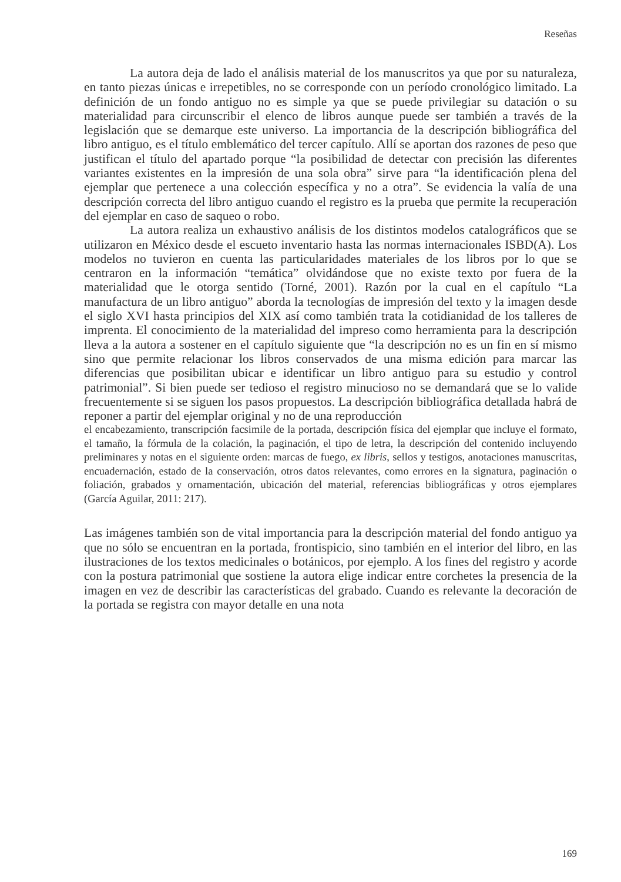Reseñas
La autora deja de lado el análisis material de los manuscritos ya que por su naturaleza, en tanto piezas únicas e irrepetibles, no se corresponde con un período cronológico limitado. La definición de un fondo antiguo no es simple ya que se puede privilegiar su datación o su materialidad para circunscribir el elenco de libros aunque puede ser también a través de la legislación que se demarque este universo. La importancia de la descripción bibliográfica del libro antiguo, es el título emblemático del tercer capítulo. Allí se aportan dos razones de peso que justifican el título del apartado porque “la posibilidad de detectar con precisión las diferentes variantes existentes en la impresión de una sola obra” sirve para “la identificación plena del ejemplar que pertenece a una colección específica y no a otra”. Se evidencia la valía de una descripción correcta del libro antiguo cuando el registro es la prueba que permite la recuperación del ejemplar en caso de saqueo o robo.
La autora realiza un exhaustivo análisis de los distintos modelos catalográficos que se utilizaron en México desde el escueto inventario hasta las normas internacionales ISBD(A). Los modelos no tuvieron en cuenta las particularidades materiales de los libros por lo que se centraron en la información “temática” olvidándose que no existe texto por fuera de la materialidad que le otorga sentido (Torné, 2001). Razón por la cual en el capítulo “La manufactura de un libro antiguo” aborda la tecnologías de impresión del texto y la imagen desde el siglo XVI hasta principios del XIX así como también trata la cotidianidad de los talleres de imprenta. El conocimiento de la materialidad del impreso como herramienta para la descripción lleva a la autora a sostener en el capítulo siguiente que “la descripción no es un fin en sí mismo sino que permite relacionar los libros conservados de una misma edición para marcar las diferencias que posibilitan ubicar e identificar un libro antiguo para su estudio y control patrimonial”. Si bien puede ser tedioso el registro minucioso no se demandará que se lo valide frecuentemente si se siguen los pasos propuestos. La descripción bibliográfica detallada habrá de reponer a partir del ejemplar original y no de una reproducción
el encabezamiento, transcripción facsimile de la portada, descripción física del ejemplar que incluye el formato, el tamaño, la fórmula de la colación, la paginación, el tipo de letra, la descripción del contenido incluyendo preliminares y notas en el siguiente orden: marcas de fuego, ex libris, sellos y testigos, anotaciones manuscritas, encuadernación, estado de la conservación, otros datos relevantes, como errores en la signatura, paginación o foliación, grabados y ornamentación, ubicación del material, referencias bibliográficas y otros ejemplares (García Aguilar, 2011: 217).
Las imágenes también son de vital importancia para la descripción material del fondo antiguo ya que no sólo se encuentran en la portada, frontispicio, sino también en el interior del libro, en las ilustraciones de los textos medicinales o botánicos, por ejemplo. A los fines del registro y acorde con la postura patrimonial que sostiene la autora elige indicar entre corchetes la presencia de la imagen en vez de describir las características del grabado. Cuando es relevante la decoración de la portada se registra con mayor detalle en una nota
169